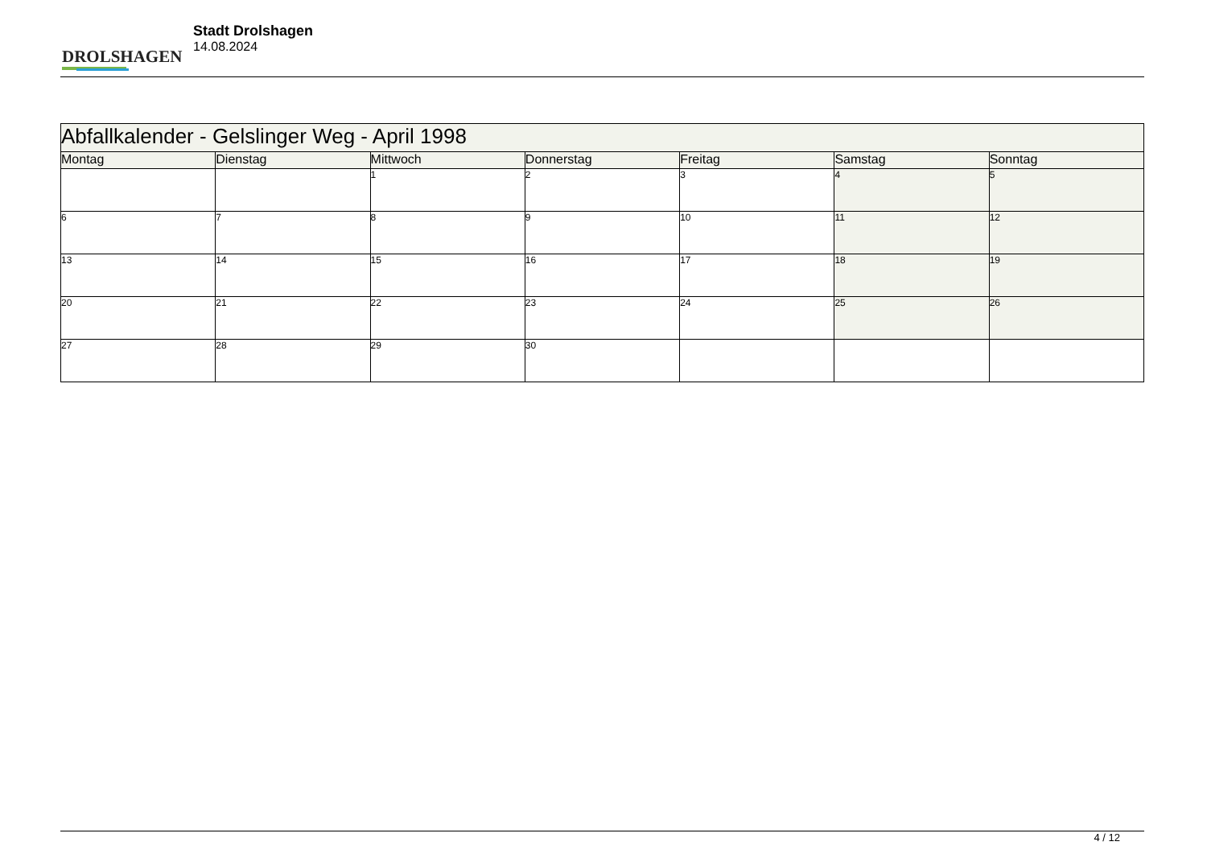DROLSHAGEN
Stadt Drolshagen
14.08.2024
| Abfallkalender - Gelslinger Weg - April 1998 | | | | | | |
| Montag | Dienstag | Mittwoch | Donnerstag | Freitag | Samstag | Sonntag |
| | | 1 | 2 | 3 | 4 | 5 |
| 6 | 7 | 8 | 9 | 10 | 11 | 12 |
| 13 | 14 | 15 | 16 | 17 | 18 | 19 |
| 20 | 21 | 22 | 23 | 24 | 25 | 26 |
| 27 | 28 | 29 | 30 | | | |
4 / 12